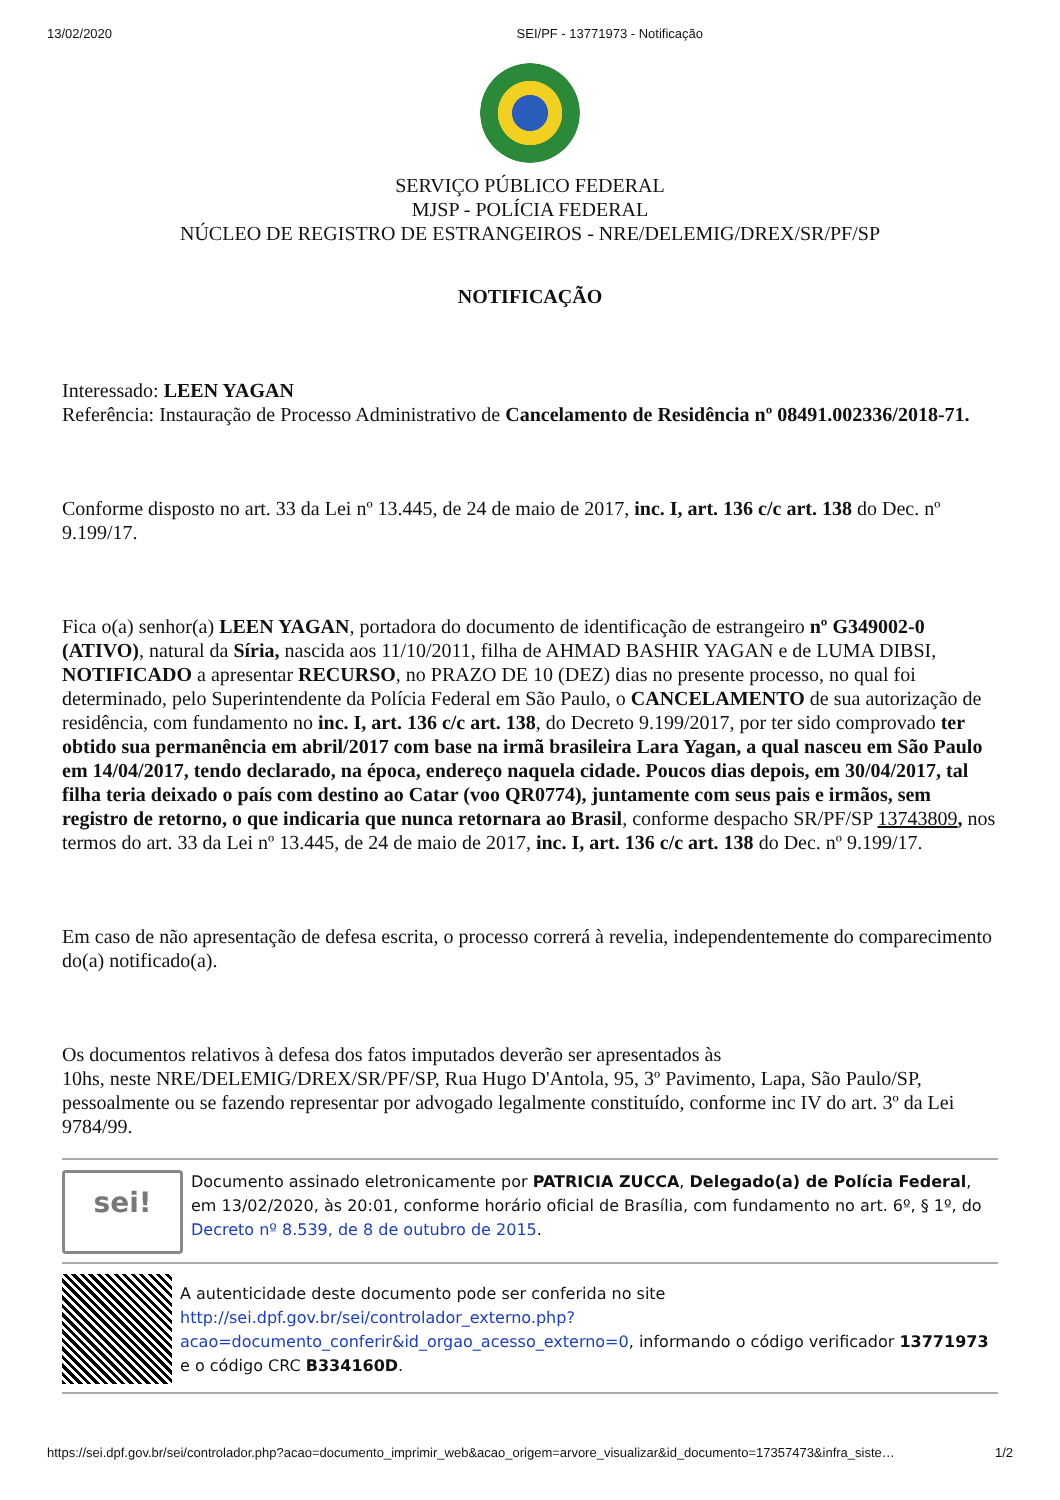13/02/2020 SEI/PF - 13771973 - Notificação
SERVIÇO PÚBLICO FEDERAL
MJSP - POLÍCIA FEDERAL
NÚCLEO DE REGISTRO DE ESTRANGEIROS - NRE/DELEMIG/DREX/SR/PF/SP
NOTIFICAÇÃO
Interessado: LEEN YAGAN
Referência: Instauração de Processo Administrativo de Cancelamento de Residência nº 08491.002336/2018-71.
Conforme disposto no art. 33 da Lei nº 13.445, de 24 de maio de 2017, inc. I, art. 136 c/c art. 138 do Dec. nº 9.199/17.
Fica o(a) senhor(a) LEEN YAGAN, portadora do documento de identificação de estrangeiro nº G349002-0 (ATIVO), natural da Síria, nascida aos 11/10/2011, filha de AHMAD BASHIR YAGAN e de LUMA DIBSI, NOTIFICADO a apresentar RECURSO, no PRAZO DE 10 (DEZ) dias no presente processo, no qual foi determinado, pelo Superintendente da Polícia Federal em São Paulo, o CANCELAMENTO de sua autorização de residência, com fundamento no inc. I, art. 136 c/c art. 138, do Decreto 9.199/2017, por ter sido comprovado ter obtido sua permanência em abril/2017 com base na irmã brasileira Lara Yagan, a qual nasceu em São Paulo em 14/04/2017, tendo declarado, na época, endereço naquela cidade. Poucos dias depois, em 30/04/2017, tal filha teria deixado o país com destino ao Catar (voo QR0774), juntamente com seus pais e irmãos, sem registro de retorno, o que indicaria que nunca retornara ao Brasil, conforme despacho SR/PF/SP 13743809, nos termos do art. 33 da Lei nº 13.445, de 24 de maio de 2017, inc. I, art. 136 c/c art. 138 do Dec. nº 9.199/17.
Em caso de não apresentação de defesa escrita, o processo correrá à revelia, independentemente do comparecimento do(a) notificado(a).
Os documentos relativos à defesa dos fatos imputados deverão ser apresentados às
10hs, neste NRE/DELEMIG/DREX/SR/PF/SP, Rua Hugo D'Antola, 95, 3º Pavimento, Lapa, São Paulo/SP, pessoalmente ou se fazendo representar por advogado legalmente constituído, conforme inc IV do art. 3º da Lei 9784/99.
sei!
Documento assinado eletronicamente por PATRICIA ZUCCA, Delegado(a) de Polícia Federal, em 13/02/2020, às 20:01, conforme horário oficial de Brasília, com fundamento no art. 6º, § 1º, do Decreto nº 8.539, de 8 de outubro de 2015.
A autenticidade deste documento pode ser conferida no site http://sei.dpf.gov.br/sei/controlador_externo.php?acao=documento_conferir&id_orgao_acesso_externo=0, informando o código verificador 13771973 e o código CRC B334160D.
https://sei.dpf.gov.br/sei/controlador.php?acao=documento_imprimir_web&acao_origem=arvore_visualizar&id_documento=17357473&infra_siste… 1/2